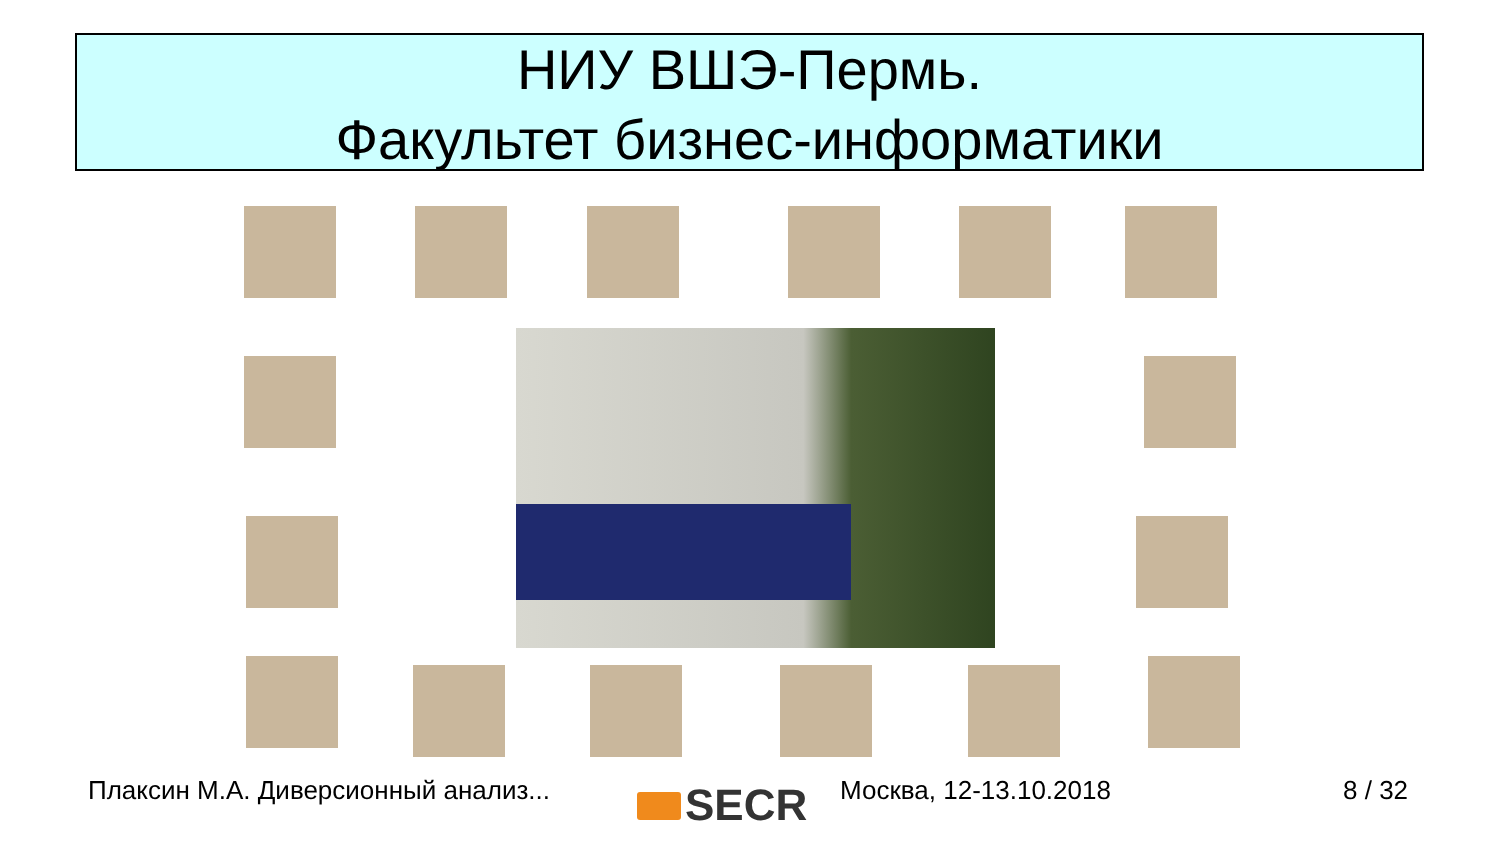НИУ ВШЭ-Пермь.
Факультет бизнес-информатики
Плаксин М.А. Диверсионный анализ... Москва, 12-13.10.2018 8 / 32 SECR